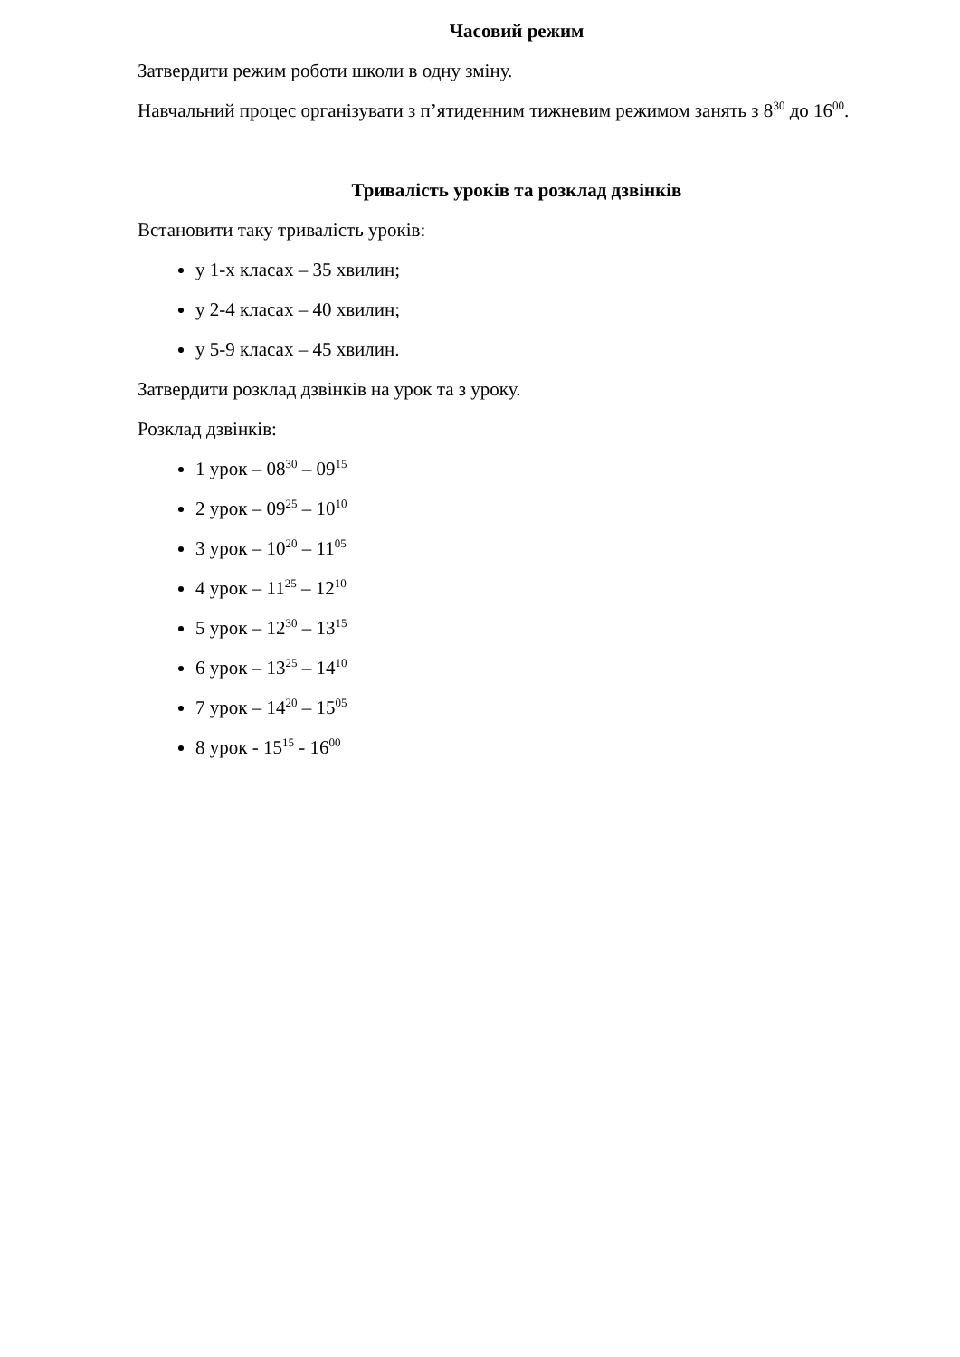Часовий режим
Затвердити режим роботи школи в одну зміну.
Навчальний процес організувати з п’ятиденним тижневим режимом занять з 8<sup>30</sup> до 16<sup>00</sup>.
Тривалість уроків та розклад дзвінків
Встановити таку тривалість уроків:
у 1-х класах – 35 хвилин;
у 2-4 класах – 40 хвилин;
у 5-9 класах – 45 хвилин.
Затвердити розклад дзвінків на урок та з уроку.
Розклад дзвінків:
1 урок – 08<sup>30</sup> – 09<sup>15</sup>
2 урок – 09<sup>25</sup> – 10<sup>10</sup>
3 урок – 10<sup>20</sup> – 11<sup>05</sup>
4 урок – 11<sup>25</sup> – 12<sup>10</sup>
5 урок – 12<sup>30</sup> – 13<sup>15</sup>
6 урок – 13<sup>25</sup> – 14<sup>10</sup>
7 урок – 14<sup>20</sup> – 15<sup>05</sup>
8 урок - 15<sup>15</sup> - 16<sup>00</sup>